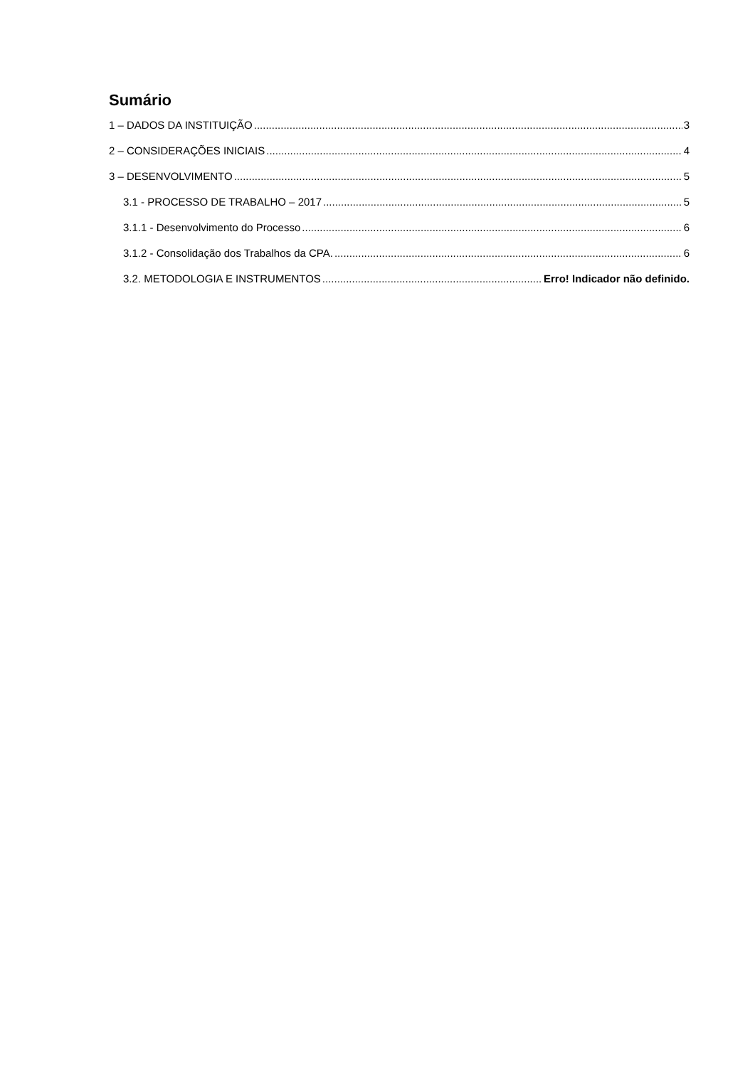Sumário
1 – DADOS DA INSTITUIÇÃO 3
2 – CONSIDERAÇÕES INICIAIS 4
3 – DESENVOLVIMENTO 5
3.1 - PROCESSO DE TRABALHO – 2017 5
3.1.1 - Desenvolvimento do Processo 6
3.1.2 - Consolidação dos Trabalhos da CPA. 6
3.2. METODOLOGIA E INSTRUMENTOS Erro! Indicador não definido.